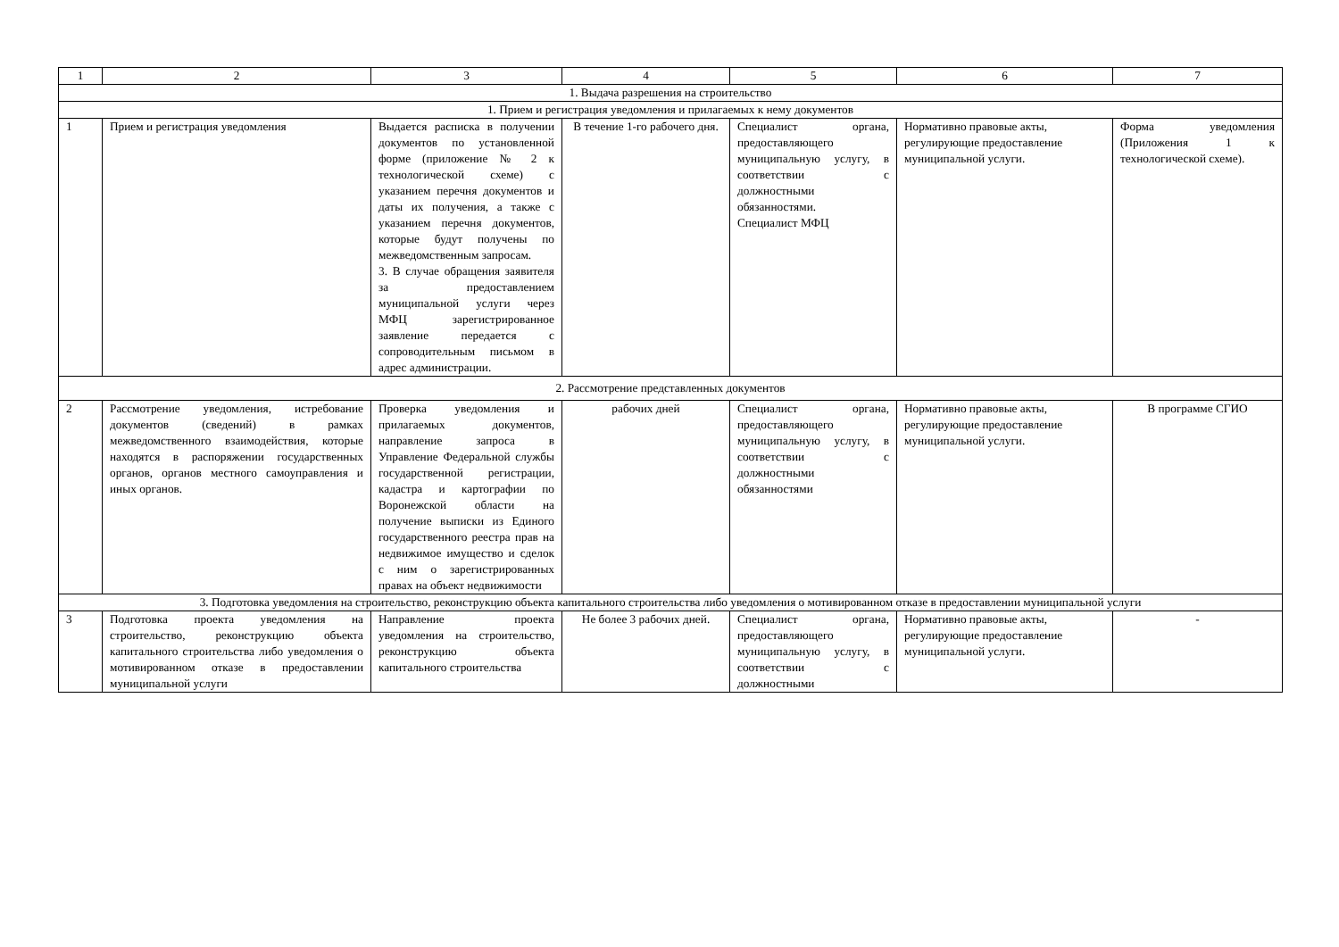| 1 | 2 | 3 | 4 | 5 | 6 | 7 |
| 1. Выдача разрешения на строительство | | | | | | |
| 1. Прием и регистрация уведомления и прилагаемых к нему документов | | | | | | |
| 1 | Прием и регистрация уведомления | Выдается расписка в получении документов по установленной форме (приложение № 2 к технологической схеме) с указанием перечня документов и даты их получения, а также с указанием перечня документов, которые будут получены по межведомственным запросам. 3. В случае обращения заявителя за предоставлением муниципальной услуги через МФЦ зарегистрированное заявление передается с сопроводительным письмом в адрес администрации. | В течение 1-го рабочего дня. | Специалист органа, предоставляющего муниципальную услугу, в соответствии с должностными обязанностями. Специалист МФЦ | Нормативно правовые акты, регулирующие предоставление муниципальной услуги. | Форма уведомления (Приложения 1 к технологической схеме). |
| 2. Рассмотрение представленных документов | | | | | | |
| 2 | Рассмотрение уведомления, истребование документов (сведений) в рамках межведомственного взаимодействия, которые находятся в распоряжении государственных органов, органов местного самоуправления и иных органов. | Проверка уведомления и прилагаемых документов, направление запроса в Управление Федеральной службы государственной регистрации, кадастра и картографии по Воронежской области на получение выписки из Единого государственного реестра прав на недвижимое имущество и сделок с ним о зарегистрированных правах на объект недвижимости | рабочих дней | Специалист органа, предоставляющего муниципальную услугу, в соответствии с должностными обязанностями | Нормативно правовые акты, регулирующие предоставление муниципальной услуги. | В программе СГИО |
| 3. Подготовка уведомления на строительство, реконструкцию объекта капитального строительства либо уведомления о мотивированном отказе в предоставлении муниципальной услуги | | | | | | |
| 3 | Подготовка проекта уведомления на строительство, реконструкцию объекта капитального строительства либо уведомления о мотивированном отказе в предоставлении муниципальной услуги | Направление проекта уведомления на строительство, реконструкцию объекта капитального строительства | Не более 3 рабочих дней. | Специалист органа, предоставляющего муниципальную услугу, в соответствии с должностными | Нормативно правовые акты, регулирующие предоставление муниципальной услуги. | - |